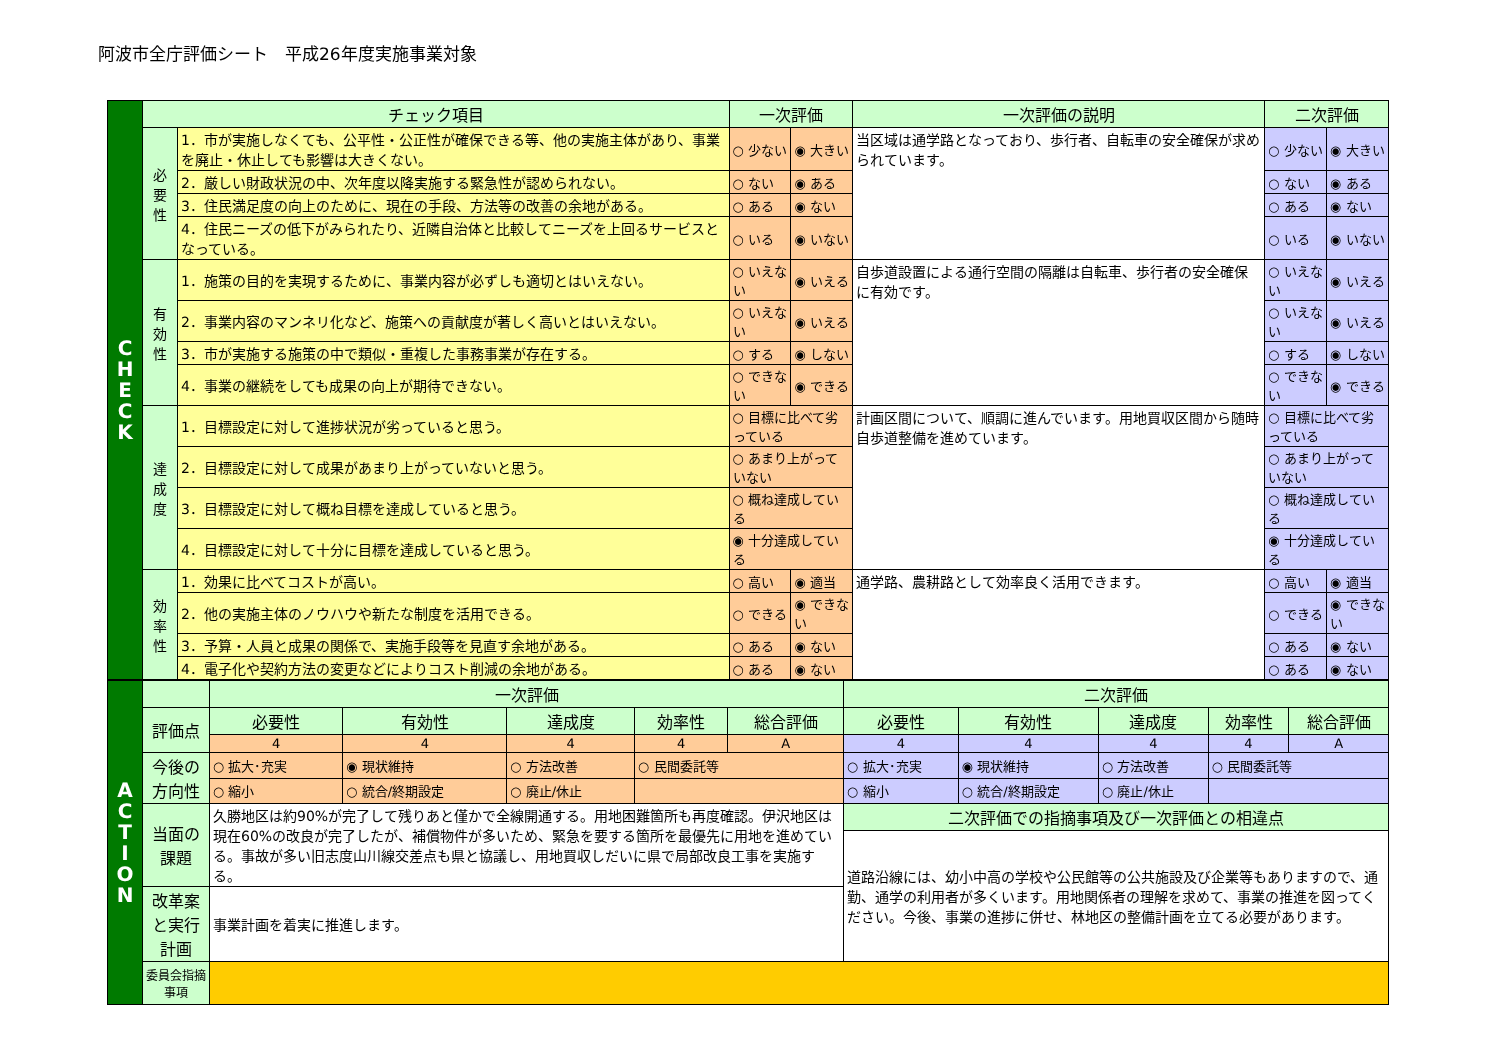阿波市全庁評価シート　平成26年度実施事業対象
| C H E C K | チェック項目 | | 一次評価 | | 一次評価の説明 | 二次評価 | |
| | 必 要 性 | 1．市が実施しなくても、公平性・公正性が確保できる等、他の実施主体があり、事業を廃止・休止しても影響は大きくない。 | ○ 少ない | ◉ 大きい | 当区域は通学路となっており、歩行者、自転車の安全確保が求められています。 | ○ 少ない | ◉ 大きい |
| | | 2．厳しい財政状況の中、次年度以降実施する緊急性が認められない。 | ○ ない | ◉ ある | | ○ ない | ◉ ある |
| | | 3．住民満足度の向上のために、現在の手段、方法等の改善の余地がある。 | ○ ある | ◉ ない | | ○ ある | ◉ ない |
| | | 4．住民ニーズの低下がみられたり、近隣自治体と比較してニーズを上回るサービスとなっている。 | ○ いる | ◉ いない | | ○ いる | ◉ いない |
| | 有 効 性 | 1．施策の目的を実現するために、事業内容が必ずしも適切とはいえない。 | ○ いえない | ◉ いえる | 自歩道設置による通行空間の隔離は自転車、歩行者の安全確保に有効です。 | ○ いえない | ◉ いえる |
| | | 2．事業内容のマンネリ化など、施策への貢献度が著しく高いとはいえない。 | ○ いえない | ◉ いえる | | ○ いえない | ◉ いえる |
| | | 3．市が実施する施策の中で類似・重複した事務事業が存在する。 | ○ する | ◉ しない | | ○ する | ◉ しない |
| | | 4．事業の継続をしても成果の向上が期待できない。 | ○ できない | ◉ できる | | ○ できない | ◉ できる |
| | 達 成 度 | 1．目標設定に対して進捗状況が劣っていると思う。 | ○ 目標に比べて劣っている | | 計画区間について、順調に進んでいます。用地買収区間から随時自歩道整備を進めています。 | ○ 目標に比べて劣っている | |
| | | 2．目標設定に対して成果があまり上がっていないと思う。 | ○ あまり上がっていない | | | ○ あまり上がっていない | |
| | | 3．目標設定に対して概ね目標を達成していると思う。 | ○ 概ね達成している | | | ○ 概ね達成している | |
| | | 4．目標設定に対して十分に目標を達成していると思う。 | ◉ 十分達成している | | | ◉ 十分達成している | |
| | 効 率 性 | 1．効果に比べてコストが高い。 | ○ 高い | ◉ 適当 | 通学路、農耕路として効率良く活用できます。 | ○ 高い | ◉ 適当 |
| | | 2．他の実施主体のノウハウや新たな制度を活用できる。 | ○ できる | ◉ できない | | ○ できる | ◉ できない |
| | | 3．予算・人員と成果の関係で、実施手段等を見直す余地がある。 | ○ ある | ◉ ない | | ○ ある | ◉ ない |
| | | 4．電子化や契約方法の変更などによりコスト削減の余地がある。 | ○ ある | ◉ ない | | ○ ある | ◉ ない |
| A C T I O N | | 一次評価 | | | | | 二次評価 | | | | |
| | 評価点 | 必要性 | 有効性 | 達成度 | 効率性 | 総合評価 | 必要性 | 有効性 | 達成度 | 効率性 | 総合評価 |
| | | 4 | 4 | 4 | 4 | A | 4 | 4 | 4 | 4 | A |
| | 今後の方向性 | ○ 拡大･充実 | ◉ 現状維持 | ○ 方法改善 | ○ 民間委託等 | | ○ 拡大･充実 | ◉ 現状維持 | ○ 方法改善 | ○ 民間委託等 | |
| | | ○ 縮小 | ○ 統合/終期設定 | ○ 廃止/休止 | | | ○ 縮小 | ○ 統合/終期設定 | ○ 廃止/休止 | | |
| | 当面の課題 | 久勝地区は約90%が完了して残りあと僅かで全線開通する。用地困難箇所も再度確認。伊沢地区は現在60%の改良が完了したが、補償物件が多いため、緊急を要する箇所を最優先に用地を進めている。事故が多い旧志度山川線交差点も県と協議し、用地買収しだいに県で局部改良工事を実施する。 | | | | | 二次評価での指摘事項及び一次評価との相違点 | | | | |
| | | | | | | | 道路沿線には、幼小中高の学校や公民館等の公共施設及び企業等もありますので、通勤、通学の利用者が多くいます。用地関係者の理解を求めて、事業の推進を図ってください。今後、事業の進捗に併せ、林地区の整備計画を立てる必要があります。 | | | | |
| | 改革案と実行計画 | 事業計画を着実に推進します。 | | | | | | | | | |
| | 委員会指摘事項 | | | | | | | | | | |